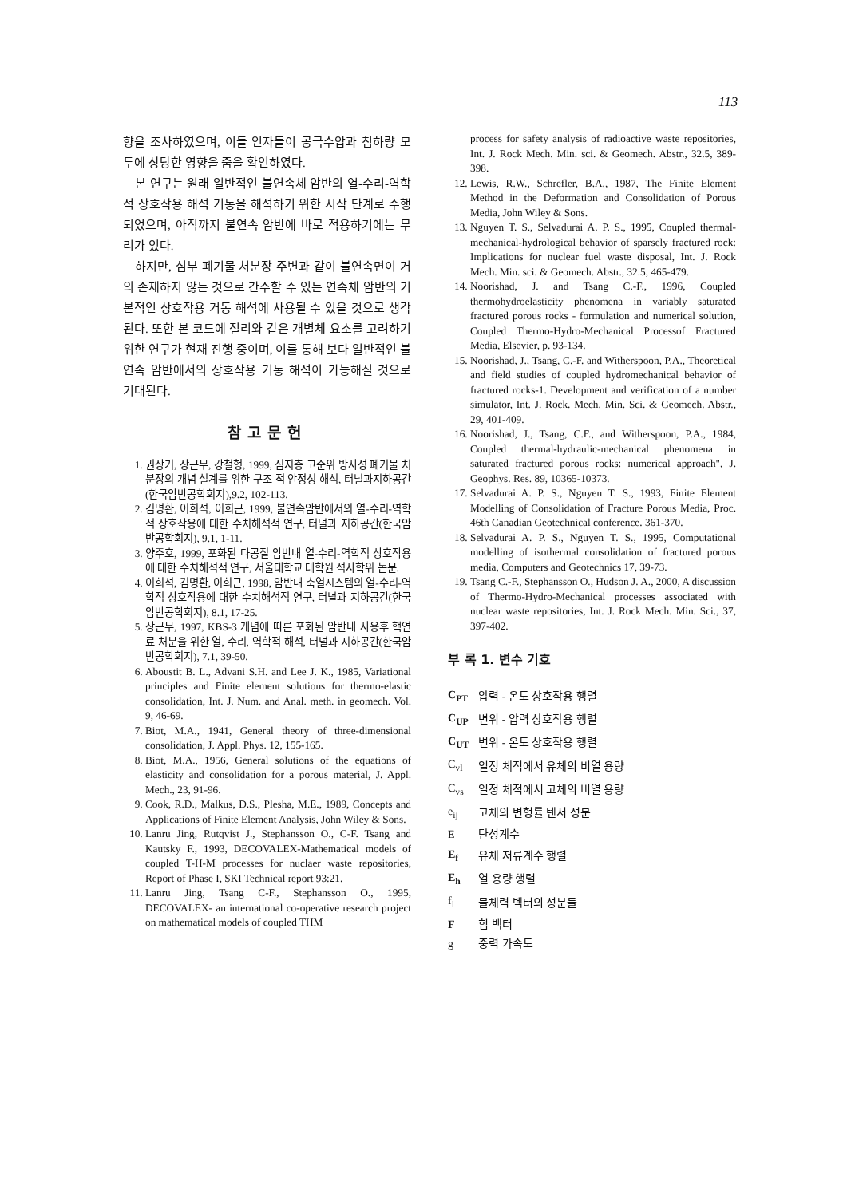113
향을 조사하였으며, 이들 인자들이 공극수압과 침하량 모두에 상당한 영향을 줌을 확인하였다.
본 연구는 원래 일반적인 불연속체 암반의 열-수리-역학적 상호작용 해석 거동을 해석하기 위한 시작 단계로 수행되었으며, 아직까지 불연속 암반에 바로 적용하기에는 무리가 있다.
하지만, 심부 폐기물 처분장 주변과 같이 불연속면이 거의 존재하지 않는 것으로 간주할 수 있는 연속체 암반의 기본적인 상호작용 거동 해석에 사용될 수 있을 것으로 생각된다. 또한 본 코드에 절리와 같은 개별체 요소를 고려하기 위한 연구가 현재 진행 중이며, 이를 통해 보다 일반적인 불연속 암반에서의 상호작용 거동 해석이 가능해질 것으로 기대된다.
참고문헌
1. 권상기, 장근무, 강철형, 1999, 심지층 고준위 방사성 폐기물 처분장의 개념 설계를 위한 구조 적 안정성 해석, 터널과지하공간(한국암반공학회지),9.2, 102-113.
2. 김명환, 이희석, 이희근, 1999, 불연속암반에서의 열-수리-역학적 상호작용에 대한 수치해석적 연구, 터널과 지하공간(한국암반공학회지), 9.1, 1-11.
3. 양주호, 1999, 포화된 다공질 암반내 열-수리-역학적 상호작용에 대한 수치해석적 연구, 서울대학교 대학원 석사학위 논문.
4. 이희석, 김명환, 이희근, 1998, 암반내 축열시스템의 열-수리-역학적 상호작용에 대한 수치해석적 연구, 터널과 지하공간(한국암반공학회지), 8.1, 17-25.
5. 장근무, 1997, KBS-3 개념에 따른 포화된 암반내 사용후 핵연료 처분을 위한 열, 수리, 역학적 해석, 터널과 지하공간(한국암반공학회지), 7.1, 39-50.
6. Aboustit B. L., Advani S.H. and Lee J. K., 1985, Variational principles and Finite element solutions for thermo-elastic consolidation, Int. J. Num. and Anal. meth. in geomech. Vol. 9, 46-69.
7. Biot, M.A., 1941, General theory of three-dimensional consolidation, J. Appl. Phys. 12, 155-165.
8. Biot, M.A., 1956, General solutions of the equations of elasticity and consolidation for a porous material, J. Appl. Mech., 23, 91-96.
9. Cook, R.D., Malkus, D.S., Plesha, M.E., 1989, Concepts and Applications of Finite Element Analysis, John Wiley & Sons.
10. Lanru Jing, Rutqvist J., Stephansson O., C-F. Tsang and Kautsky F., 1993, DECOVALEX-Mathematical models of coupled T-H-M processes for nuclaer waste repositories, Report of Phase I, SKI Technical report 93:21.
11. Lanru Jing, Tsang C-F., Stephansson O., 1995, DECOVALEX- an international co-operative research project on mathematical models of coupled THM
process for safety analysis of radioactive waste repositories, Int. J. Rock Mech. Min. sci. & Geomech. Abstr., 32.5, 389-398.
12. Lewis, R.W., Schrefler, B.A., 1987, The Finite Element Method in the Deformation and Consolidation of Porous Media, John Wiley & Sons.
13. Nguyen T. S., Selvadurai A. P. S., 1995, Coupled thermal-mechanical-hydrological behavior of sparsely fractured rock: Implications for nuclear fuel waste disposal, Int. J. Rock Mech. Min. sci. & Geomech. Abstr., 32.5, 465-479.
14. Noorishad, J. and Tsang C.-F., 1996, Coupled thermohydroelasticity phenomena in variably saturated fractured porous rocks - formulation and numerical solution, Coupled Thermo-Hydro-Mechanical Processof Fractured Media, Elsevier, p. 93-134.
15. Noorishad, J., Tsang, C.-F. and Witherspoon, P.A., Theoretical and field studies of coupled hydromechanical behavior of fractured rocks-1. Development and verification of a number simulator, Int. J. Rock. Mech. Min. Sci. & Geomech. Abstr., 29, 401-409.
16. Noorishad, J., Tsang, C.F., and Witherspoon, P.A., 1984, Coupled thermal-hydraulic-mechanical phenomena in saturated fractured porous rocks: numerical approach", J. Geophys. Res. 89, 10365-10373.
17. Selvadurai A. P. S., Nguyen T. S., 1993, Finite Element Modelling of Consolidation of Fracture Porous Media, Proc. 46th Canadian Geotechnical conference. 361-370.
18. Selvadurai A. P. S., Nguyen T. S., 1995, Computational modelling of isothermal consolidation of fractured porous media, Computers and Geotechnics 17, 39-73.
19. Tsang C.-F., Stephansson O., Hudson J. A., 2000, A discussion of Thermo-Hydro-Mechanical processes associated with nuclear waste repositories, Int. J. Rock Mech. Min. Sci., 37, 397-402.
부 록 1. 변수 기호
| C<sub>PT</sub> | 압력 - 온도 상호작용 행렬 |
| C<sub>UP</sub> | 변위 - 압력 상호작용 행렬 |
| C<sub>UT</sub> | 변위 - 온도 상호작용 행렬 |
| C<sub>vl</sub> | 일정 체적에서 유체의 비열 용량 |
| C<sub>vs</sub> | 일정 체적에서 고체의 비열 용량 |
| e<sub>ij</sub> | 고체의 변형률 텐서 성분 |
| E | 탄성계수 |
| E<sub>f</sub> | 유체 저류계수 행렬 |
| E<sub>h</sub> | 열 용량 행렬 |
| f<sub>i</sub> | 물체력 벡터의 성분들 |
| F | 힘 벡터 |
| g | 중력 가속도 |